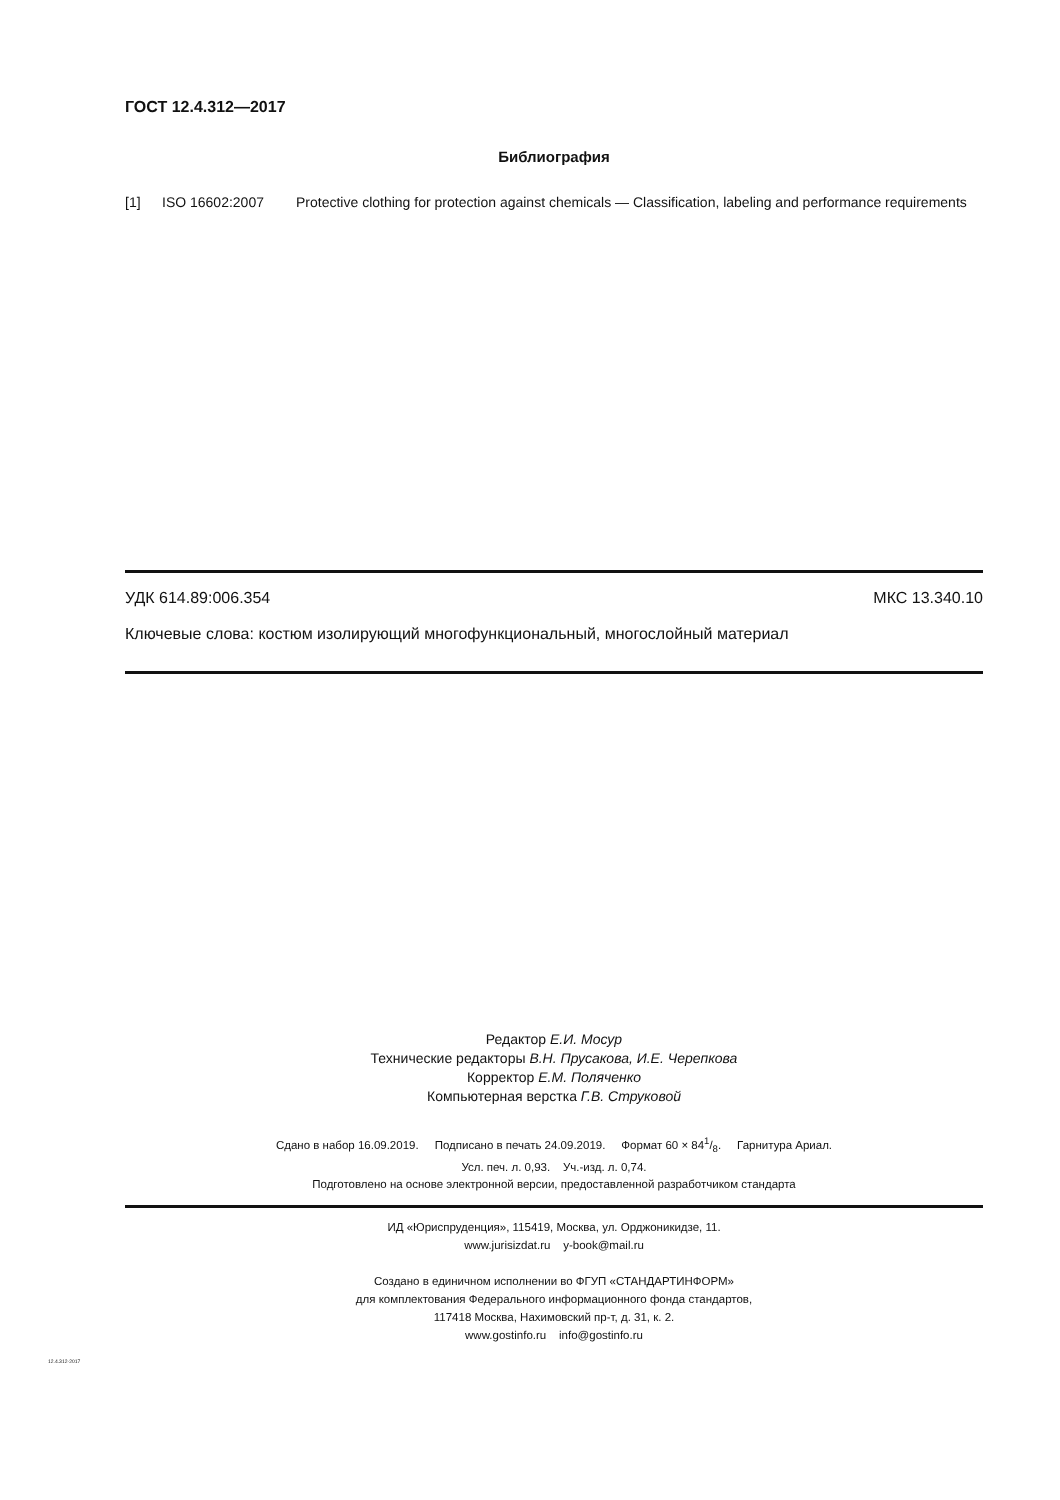ГОСТ 12.4.312—2017
Библиография
[1] ISO 16602:2007 Protective clothing for protection against chemicals — Classification, labeling and performance requirements
УДК 614.89:006.354 МКС 13.340.10
Ключевые слова: костюм изолирующий многофункциональный, многослойный материал
Редактор Е.И. Мосур
Технические редакторы В.Н. Прусакова, И.Е. Черепкова
Корректор Е.М. Поляченко
Компьютерная верстка Г.В. Струковой
Сдано в набор 16.09.2019. Подписано в печать 24.09.2019. Формат 60 × 841/8. Гарнитура Ариал.
Усл. печ. л. 0,93. Уч.-изд. л. 0,74.
Подготовлено на основе электронной версии, предоставленной разработчиком стандарта
ИД «Юриспруденция», 115419, Москва, ул. Орджоникидзе, 11.
www.jurisizdat.ru y-book@mail.ru
Создано в единичном исполнении во ФГУП «СТАНДАРТИНФОРМ»
для комплектования Федерального информационного фонда стандартов,
117418 Москва, Нахимовский пр-т, д. 31, к. 2.
www.gostinfo.ru info@gostinfo.ru
12.4.312-2017